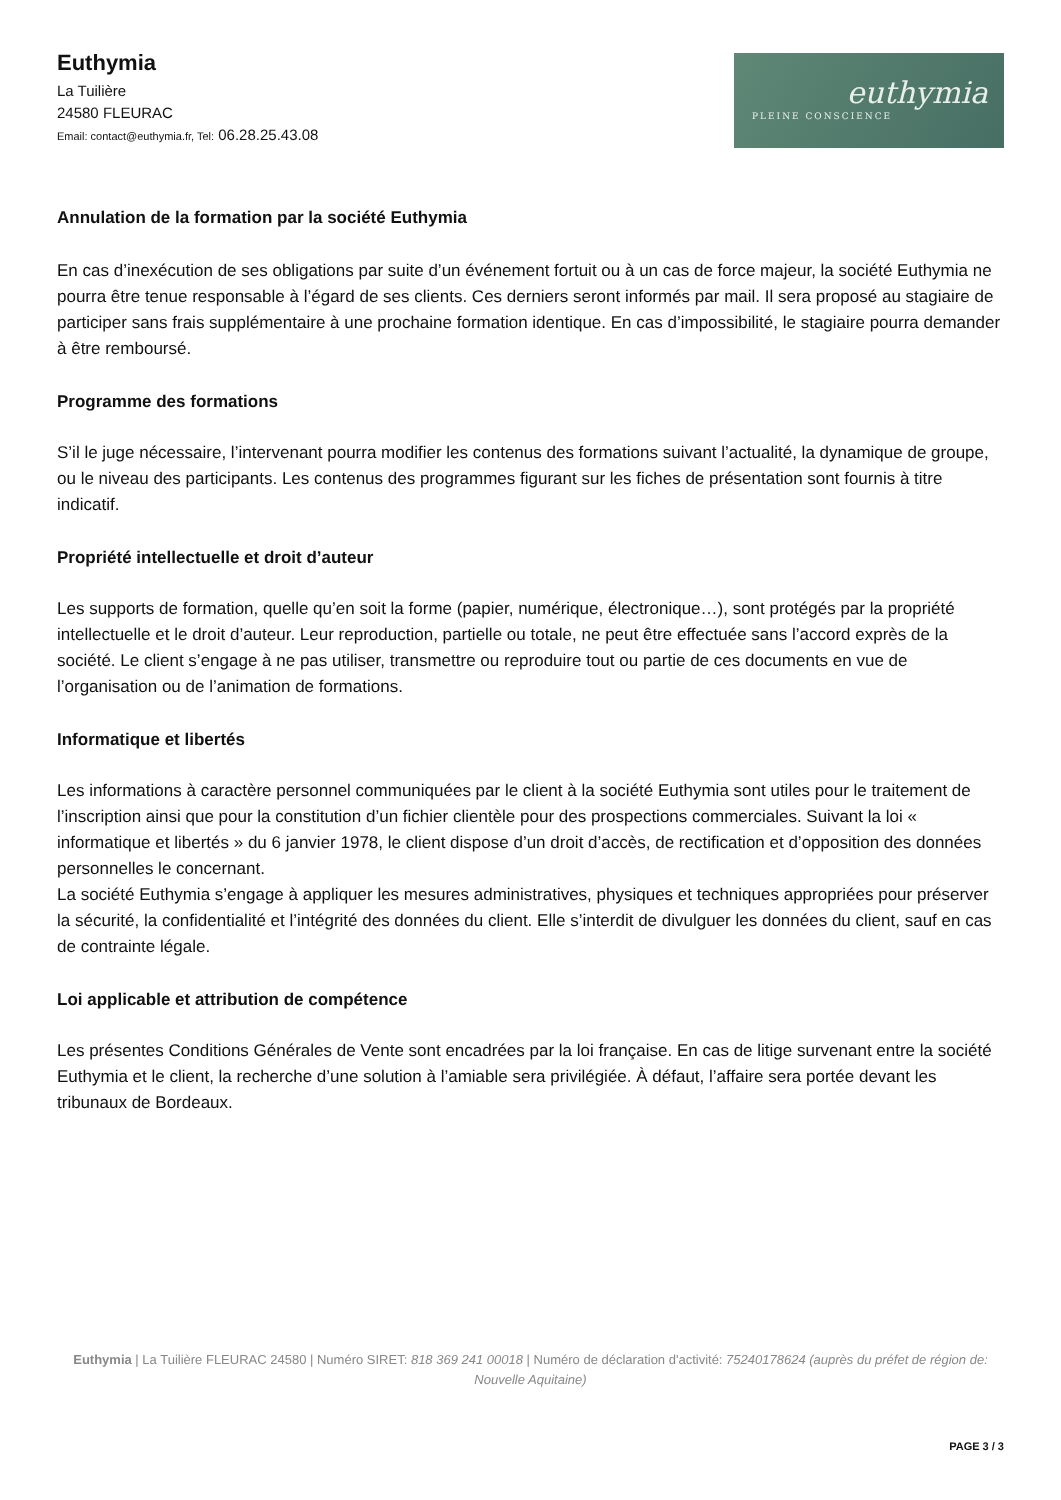Euthymia
La Tuilière
24580 FLEURAC
Email: contact@euthymia.fr, Tel: 06.28.25.43.08
euthymia
PLEINE CONSCIENCE
Annulation de la formation par la société Euthymia
En cas d’inexécution de ses obligations par suite d’un événement fortuit ou à un cas de force majeur, la société Euthymia ne pourra être tenue responsable à l’égard de ses clients. Ces derniers seront informés par mail. Il sera proposé au stagiaire de participer sans frais supplémentaire à une prochaine formation identique. En cas d’impossibilité, le stagiaire pourra demander à être remboursé.
Programme des formations
S’il le juge nécessaire, l’intervenant pourra modifier les contenus des formations suivant l’actualité, la dynamique de groupe, ou le niveau des participants. Les contenus des programmes figurant sur les fiches de présentation sont fournis à titre indicatif.
Propriété intellectuelle et droit d’auteur
Les supports de formation, quelle qu’en soit la forme (papier, numérique, électronique…), sont protégés par la propriété intellectuelle et le droit d’auteur. Leur reproduction, partielle ou totale, ne peut être effectuée sans l’accord exprès de la société. Le client s’engage à ne pas utiliser, transmettre ou reproduire tout ou partie de ces documents en vue de l’organisation ou de l’animation de formations.
Informatique et libertés
Les informations à caractère personnel communiquées par le client à la société Euthymia sont utiles pour le traitement de l’inscription ainsi que pour la constitution d’un fichier clientèle pour des prospections commerciales. Suivant la loi « informatique et libertés » du 6 janvier 1978, le client dispose d’un droit d’accès, de rectification et d’opposition des données personnelles le concernant.
La société Euthymia s’engage à appliquer les mesures administratives, physiques et techniques appropriées pour préserver la sécurité, la confidentialité et l’intégrité des données du client. Elle s’interdit de divulguer les données du client, sauf en cas de contrainte légale.
Loi applicable et attribution de compétence
Les présentes Conditions Générales de Vente sont encadrées par la loi française. En cas de litige survenant entre la société Euthymia et le client, la recherche d’une solution à l’amiable sera privilégiée. À défaut, l’affaire sera portée devant les tribunaux de Bordeaux.
Euthymia | La Tuilière FLEURAC 24580 | Numéro SIRET: 818 369 241 00018 | Numéro de déclaration d'activité: 75240178624 (auprès du préfet de région de: Nouvelle Aquitaine)
PAGE 3 / 3